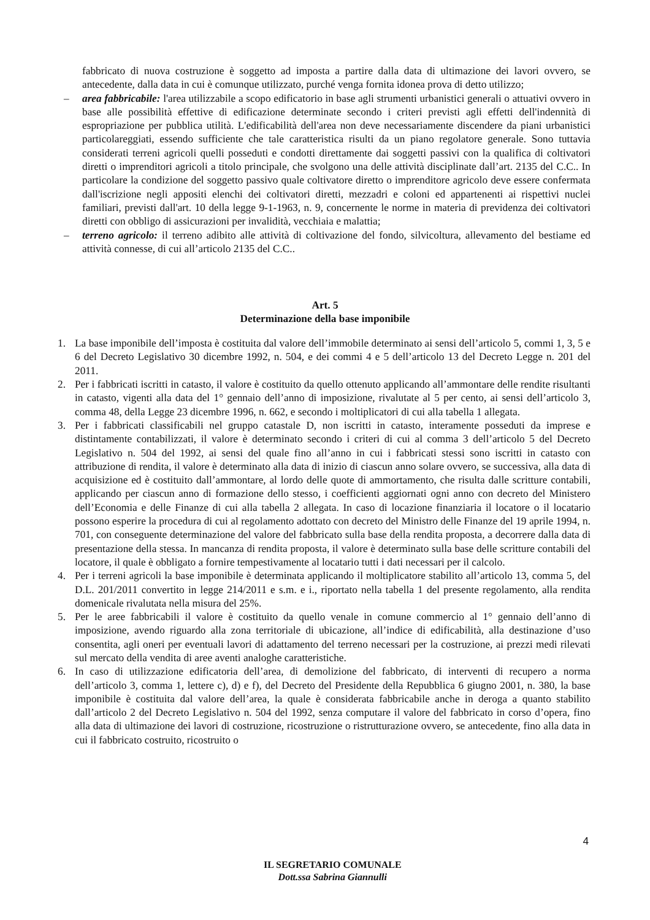fabbricato di nuova costruzione è soggetto ad imposta a partire dalla data di ultimazione dei lavori ovvero, se antecedente, dalla data in cui è comunque utilizzato, purché venga fornita idonea prova di detto utilizzo;
– area fabbricabile: l'area utilizzabile a scopo edificatorio in base agli strumenti urbanistici generali o attuativi ovvero in base alle possibilità effettive di edificazione determinate secondo i criteri previsti agli effetti dell'indennità di espropriazione per pubblica utilità. L'edificabilità dell'area non deve necessariamente discendere da piani urbanistici particolareggiati, essendo sufficiente che tale caratteristica risulti da un piano regolatore generale. Sono tuttavia considerati terreni agricoli quelli posseduti e condotti direttamente dai soggetti passivi con la qualifica di coltivatori diretti o imprenditori agricoli a titolo principale, che svolgono una delle attività disciplinate dall’art. 2135 del C.C.. In particolare la condizione del soggetto passivo quale coltivatore diretto o imprenditore agricolo deve essere confermata dall'iscrizione negli appositi elenchi dei coltivatori diretti, mezzadri e coloni ed appartenenti ai rispettivi nuclei familiari, previsti dall'art. 10 della legge 9-1-1963, n. 9, concernente le norme in materia di previdenza dei coltivatori diretti con obbligo di assicurazioni per invalidità, vecchiaia e malattia;
– terreno agricolo: il terreno adibito alle attività di coltivazione del fondo, silvicoltura, allevamento del bestiame ed attività connesse, di cui all’articolo 2135 del C.C..
Art. 5
Determinazione della base imponibile
1. La base imponibile dell’imposta è costituita dal valore dell’immobile determinato ai sensi dell’articolo 5, commi 1, 3, 5 e 6 del Decreto Legislativo 30 dicembre 1992, n. 504, e dei commi 4 e 5 dell’articolo 13 del Decreto Legge n. 201 del 2011.
2. Per i fabbricati iscritti in catasto, il valore è costituito da quello ottenuto applicando all’ammontare delle rendite risultanti in catasto, vigenti alla data del 1° gennaio dell’anno di imposizione, rivalutate al 5 per cento, ai sensi dell’articolo 3, comma 48, della Legge 23 dicembre 1996, n. 662, e secondo i moltiplicatori di cui alla tabella 1 allegata.
3. Per i fabbricati classificabili nel gruppo catastale D, non iscritti in catasto, interamente posseduti da imprese e distintamente contabilizzati, il valore è determinato secondo i criteri di cui al comma 3 dell’articolo 5 del Decreto Legislativo n. 504 del 1992, ai sensi del quale fino all’anno in cui i fabbricati stessi sono iscritti in catasto con attribuzione di rendita, il valore è determinato alla data di inizio di ciascun anno solare ovvero, se successiva, alla data di acquisizione ed è costituito dall’ammontare, al lordo delle quote di ammortamento, che risulta dalle scritture contabili, applicando per ciascun anno di formazione dello stesso, i coefficienti aggiornati ogni anno con decreto del Ministero dell’Economia e delle Finanze di cui alla tabella 2 allegata. In caso di locazione finanziaria il locatore o il locatario possono esperire la procedura di cui al regolamento adottato con decreto del Ministro delle Finanze del 19 aprile 1994, n. 701, con conseguente determinazione del valore del fabbricato sulla base della rendita proposta, a decorrere dalla data di presentazione della stessa. In mancanza di rendita proposta, il valore è determinato sulla base delle scritture contabili del locatore, il quale è obbligato a fornire tempestivamente al locatario tutti i dati necessari per il calcolo.
4. Per i terreni agricoli la base imponibile è determinata applicando il moltiplicatore stabilito all’articolo 13, comma 5, del D.L. 201/2011 convertito in legge 214/2011 e s.m. e i., riportato nella tabella 1 del presente regolamento, alla rendita domenicale rivalutata nella misura del 25%.
5. Per le aree fabbricabili il valore è costituito da quello venale in comune commercio al 1° gennaio dell’anno di imposizione, avendo riguardo alla zona territoriale di ubicazione, all’indice di edificabilità, alla destinazione d’uso consentita, agli oneri per eventuali lavori di adattamento del terreno necessari per la costruzione, ai prezzi medi rilevati sul mercato della vendita di aree aventi analoghe caratteristiche.
6. In caso di utilizzazione edificatoria dell’area, di demolizione del fabbricato, di interventi di recupero a norma dell’articolo 3, comma 1, lettere c), d) e f), del Decreto del Presidente della Repubblica 6 giugno 2001, n. 380, la base imponibile è costituita dal valore dell’area, la quale è considerata fabbricabile anche in deroga a quanto stabilito dall’articolo 2 del Decreto Legislativo n. 504 del 1992, senza computare il valore del fabbricato in corso d’opera, fino alla data di ultimazione dei lavori di costruzione, ricostruzione o ristrutturazione ovvero, se antecedente, fino alla data in cui il fabbricato costruito, ricostruito o
4
IL SEGRETARIO COMUNALE
Dott.ssa Sabrina Giannulli